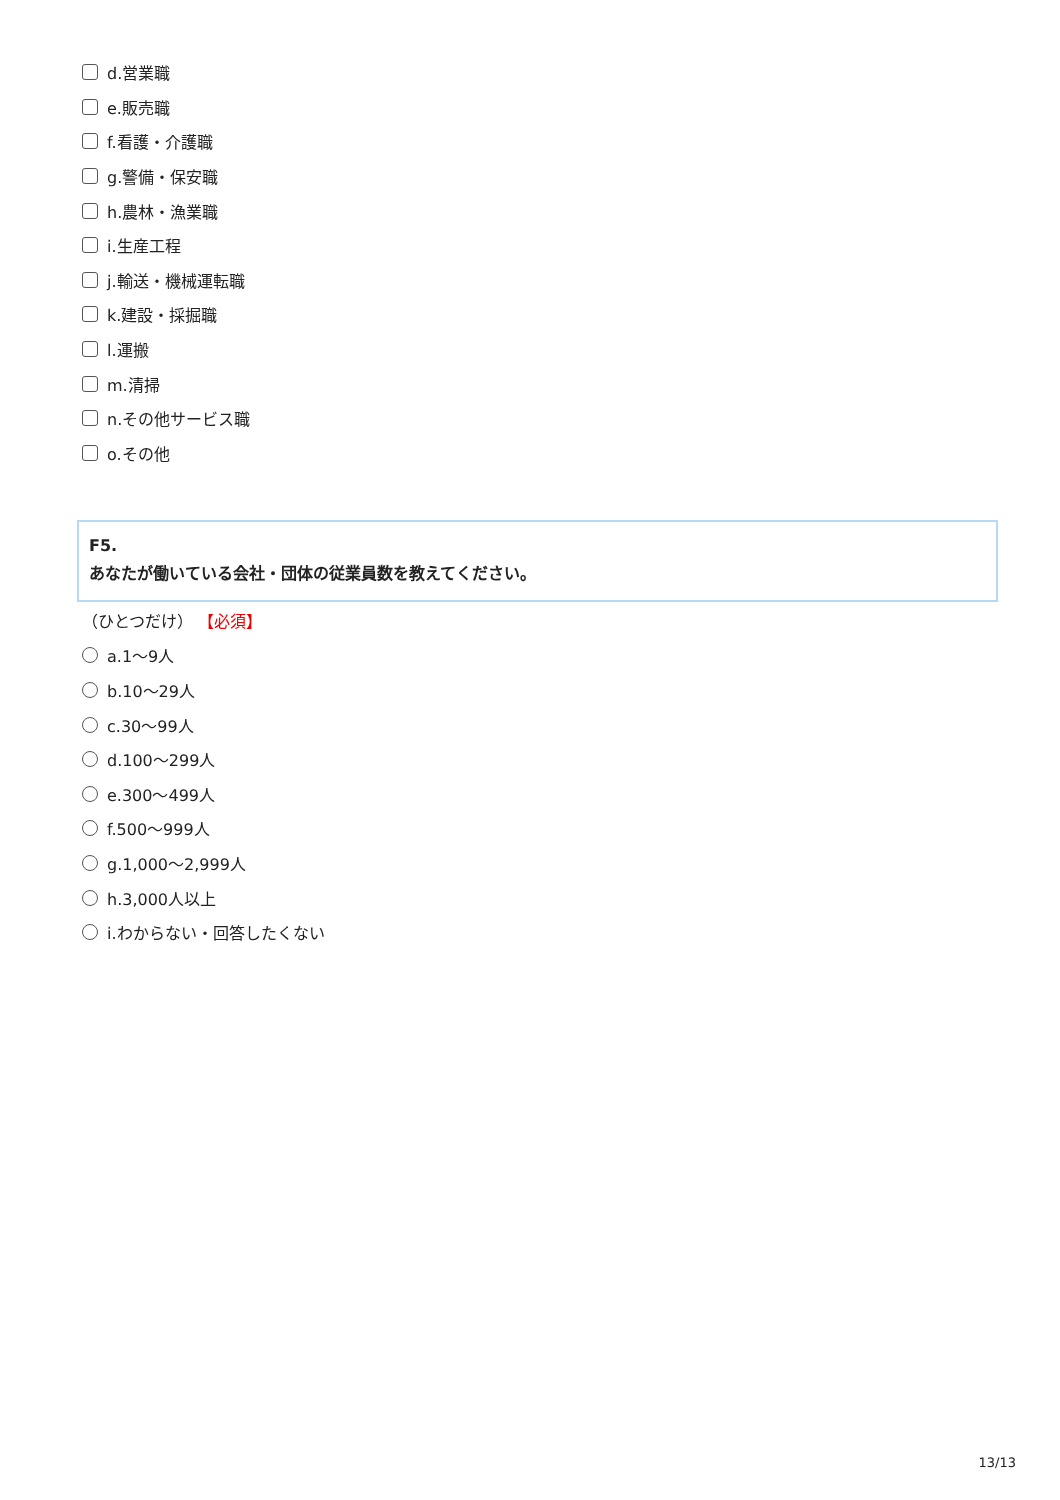d.営業職
e.販売職
f.看護・介護職
g.警備・保安職
h.農林・漁業職
i.生産工程
j.輸送・機械運転職
k.建設・採掘職
l.運搬
m.清掃
n.その他サービス職
o.その他
F5.
あなたが働いている会社・団体の従業員数を教えてください。
（ひとつだけ） 【必須】
a.1～9人
b.10～29人
c.30～99人
d.100～299人
e.300～499人
f.500～999人
g.1,000～2,999人
h.3,000人以上
i.わからない・回答したくない
13/13